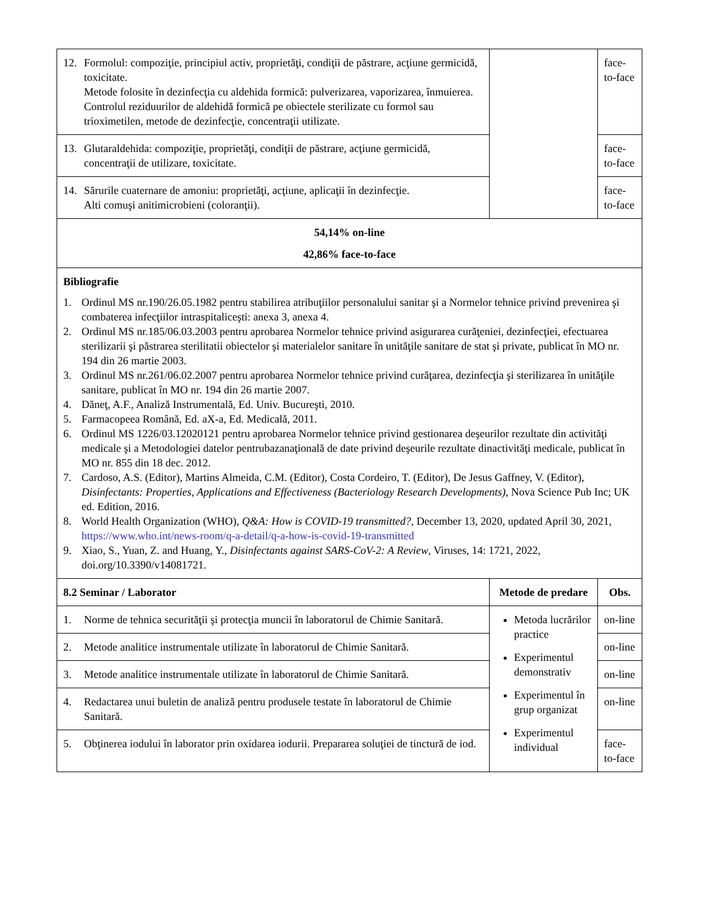| 12. Formolul: compoziţie, principiul activ, proprietăţi, condiţii de păstrare, acţiune germicidă, toxicitate. Metode folosite în dezinfecţia cu aldehida formică: pulverizarea, vaporizarea, înmuierea. Controlul reziduurilor de aldehidă formică pe obiectele sterilizate cu formol sau trioximetilen, metode de dezinfecţie, concentraţii utilizate. | | face- to-face |
| 13. Glutaraldehida: compoziţie, proprietăţi, condiţii de păstrare, acţiune germicidă, concentraţii de utilizare, toxicitate. | | face- to-face |
| 14. Sărurile cuaternare de amoniu: proprietăţi, acţiune, aplicaţii în dezinfecţie. Alti comuşi anitimicrobieni (coloranţii). | | face- to-face |
| 54,14% on-line 42,86% face-to-face | | |
| Bibliografie 1. Ordinul MS nr.190/26.05.1982 pentru stabilirea atribuţiilor personalului sanitar şi a Normelor tehnice privind prevenirea şi combaterea infecţiilor intraspitaliceşti: anexa 3, anexa 4. 2. Ordinul MS nr.185/06.03.2003 pentru aprobarea Normelor tehnice privind asigurarea curăţeniei, dezinfecţiei, efectuarea sterilizarii şi păstrarea sterilitatii obiectelor şi materialelor sanitare în unităţile sanitare de stat şi private, publicat în MO nr. 194 din 26 martie 2003. 3. Ordinul MS nr.261/06.02.2007 pentru aprobarea Normelor tehnice privind curăţarea, dezinfecţia şi sterilizarea în unităţile sanitare, publicat în MO nr. 194 din 26 martie 2007. 4. Dăneţ, A.F., Analiză Instrumentală, Ed. Univ. Bucureşti, 2010. 5. Farmacopeea Română, Ed. aX-a, Ed. Medicală, 2011. 6. Ordinul MS 1226/03.12020121 pentru aprobarea Normelor tehnice privind gestionarea deşeurilor rezultate din activităţi medicale şi a Metodologiei datelor pentrubazanaţională de date privind deşeurile rezultate dinactivităţi medicale, publicat în MO nr. 855 din 18 dec. 2012. 7. Cardoso, A.S. (Editor), Martins Almeida, C.M. (Editor), Costa Cordeiro, T. (Editor), De Jesus Gaffney, V. (Editor), Disinfectants: Properties, Applications and Effectiveness (Bacteriology Research Developments) , Nova Science Pub Inc; UK ed. Edition, 2016. 8. World Health Organization (WHO), Q&A: How is COVID-19 transmitted? , December 13, 2020, updated April 30, 2021, https://www.who.int/news-room/q-a-detail/q-a-how-is-covid-19-transmitted 9. Xiao, S., Yuan, Z. and Huang, Y., Disinfectants against SARS-CoV-2: A Review , Viruses, 14: 1721, 2022, doi.org/10.3390/v14081721. | | |
| 8.2 Seminar / Laborator | Metode de predare | Obs. |
| 1. Norme de tehnica securităţii şi protecţia muncii în laboratorul de Chimie Sanitară. | Metoda lucrărilor practice Experimentul demonstrativ Experimentul în grup organizat Experimentul individual | on-line |
| 2. Metode analitice instrumentale utilizate în laboratorul de Chimie Sanitară. | | on-line |
| 3. Metode analitice instrumentale utilizate în laboratorul de Chimie Sanitară. | | on-line |
| 4. Redactarea unui buletin de analiză pentru produsele testate în laboratorul de Chimie Sanitară. | | on-line |
| 5. Obţinerea iodului în laborator prin oxidarea iodurii. Prepararea soluţiei de tinctură de iod. | | face- to-face |